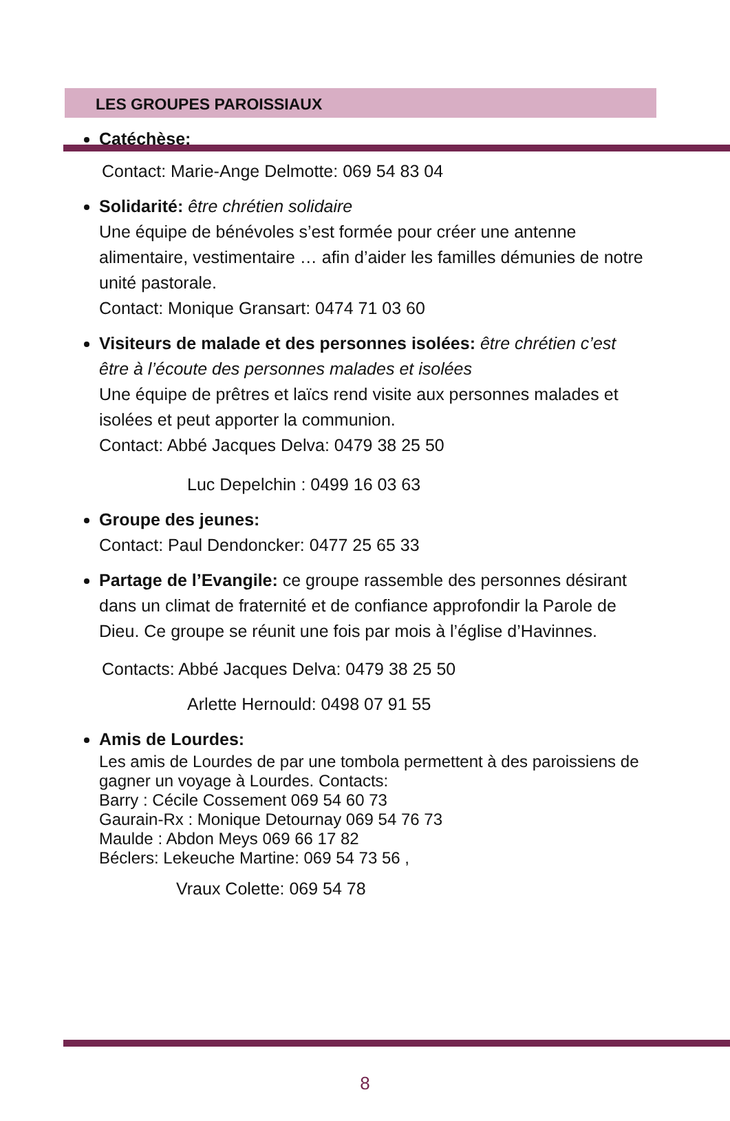LES GROUPES PAROISSIAUX
Catéchèse:
Contact: Marie-Ange Delmotte: 069 54 83 04
Solidarité: être chrétien solidaire
Une équipe de bénévoles s’est formée pour créer une antenne alimentaire, vestimentaire … afin d’aider les familles démunies de notre unité pastorale.
Contact: Monique Gransart: 0474 71 03 60
Visiteurs de malade et des personnes isolées: être chrétien c’est être à l’écoute des personnes malades et isolées
Une équipe de prêtres et laïcs rend visite aux personnes malades et isolées et peut apporter la communion.
Contact: Abbé Jacques Delva: 0479 38 25 50
Luc Depelchin : 0499 16 03 63
Groupe des jeunes:
Contact: Paul Dendoncker: 0477 25 65 33
Partage de l’Evangile: ce groupe rassemble des personnes désirant dans un climat de fraternité et de confiance approfondir la Parole de Dieu. Ce groupe se réunit une fois par mois à l’église d’Havinnes.
Contacts: Abbé Jacques Delva: 0479 38 25 50
Arlette Hernould: 0498 07 91 55
Amis de Lourdes:
Les amis de Lourdes de par une tombola permettent à des paroissiens de gagner un voyage à Lourdes. Contacts:
Barry : Cécile Cossement 069 54 60 73
Gaurain-Rx : Monique Detournay 069 54 76 73
Maulde : Abdon Meys 069 66 17 82
Béclers: Lekeuche Martine: 069 54 73 56 ,
Vraux Colette: 069 54 78
8